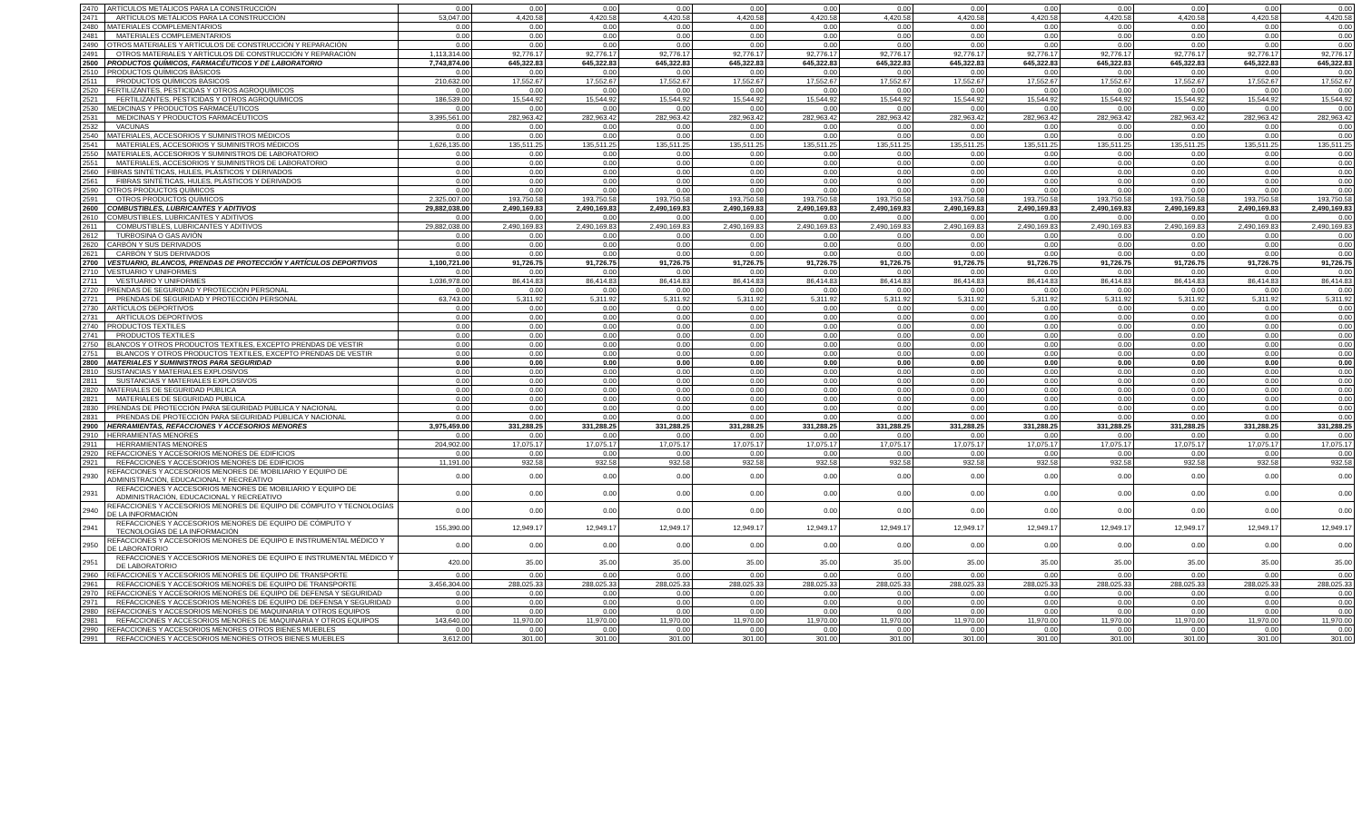| 2470 | ARTÍCULOS METÁLICOS PARA LA CONSTRUCCIÓN | 0.00 | 0.00 | 0.00 | 0.00 | 0.00 | 0.00 | 0.00 | 0.00 | 0.00 | 0.00 | 0.00 | 0.00 | 0.00 |
| 2471 | ARTÍCULOS METÁLICOS PARA LA CONSTRUCCIÓN | 53,047.00 | 4,420.58 | 4,420.58 | 4,420.58 | 4,420.58 | 4,420.58 | 4,420.58 | 4,420.58 | 4,420.58 | 4,420.58 | 4,420.58 | 4,420.58 | 4,420.58 |
| 2480 | MATERIALES COMPLEMENTARIOS | 0.00 | 0.00 | 0.00 | 0.00 | 0.00 | 0.00 | 0.00 | 0.00 | 0.00 | 0.00 | 0.00 | 0.00 | 0.00 |
| 2481 | MATERIALES COMPLEMENTARIOS | 0.00 | 0.00 | 0.00 | 0.00 | 0.00 | 0.00 | 0.00 | 0.00 | 0.00 | 0.00 | 0.00 | 0.00 | 0.00 |
| 2490 | OTROS MATERIALES Y ARTÍCULOS DE CONSTRUCCIÓN Y REPARACIÓN | 0.00 | 0.00 | 0.00 | 0.00 | 0.00 | 0.00 | 0.00 | 0.00 | 0.00 | 0.00 | 0.00 | 0.00 | 0.00 |
| 2491 | OTROS MATERIALES Y ARTÍCULOS DE CONSTRUCCIÓN Y REPARACIÓN | 1,113,314.00 | 92,776.17 | 92,776.17 | 92,776.17 | 92,776.17 | 92,776.17 | 92,776.17 | 92,776.17 | 92,776.17 | 92,776.17 | 92,776.17 | 92,776.17 | 92,776.17 |
| 2500 | PRODUCTOS QUÍMICOS, FARMACÉUTICOS Y DE LABORATORIO | 7,743,874.00 | 645,322.83 | 645,322.83 | 645,322.83 | 645,322.83 | 645,322.83 | 645,322.83 | 645,322.83 | 645,322.83 | 645,322.83 | 645,322.83 | 645,322.83 | 645,322.83 |
| 2510 | PRODUCTOS QUÍMICOS BÁSICOS | 0.00 | 0.00 | 0.00 | 0.00 | 0.00 | 0.00 | 0.00 | 0.00 | 0.00 | 0.00 | 0.00 | 0.00 | 0.00 |
| 2511 | PRODUCTOS QUÍMICOS BÁSICOS | 210,632.00 | 17,552.67 | 17,552.67 | 17,552.67 | 17,552.67 | 17,552.67 | 17,552.67 | 17,552.67 | 17,552.67 | 17,552.67 | 17,552.67 | 17,552.67 | 17,552.67 |
| 2520 | FERTILIZANTES, PESTICIDAS Y OTROS AGROQUÍMICOS | 0.00 | 0.00 | 0.00 | 0.00 | 0.00 | 0.00 | 0.00 | 0.00 | 0.00 | 0.00 | 0.00 | 0.00 | 0.00 |
| 2521 | FERTILIZANTES, PESTICIDAS Y OTROS AGROQUÍMICOS | 186,539.00 | 15,544.92 | 15,544.92 | 15,544.92 | 15,544.92 | 15,544.92 | 15,544.92 | 15,544.92 | 15,544.92 | 15,544.92 | 15,544.92 | 15,544.92 | 15,544.92 |
| 2530 | MEDICINAS Y PRODUCTOS FARMACÉUTICOS | 0.00 | 0.00 | 0.00 | 0.00 | 0.00 | 0.00 | 0.00 | 0.00 | 0.00 | 0.00 | 0.00 | 0.00 | 0.00 |
| 2531 | MEDICINAS Y PRODUCTOS FARMACÉUTICOS | 3,395,561.00 | 282,963.42 | 282,963.42 | 282,963.42 | 282,963.42 | 282,963.42 | 282,963.42 | 282,963.42 | 282,963.42 | 282,963.42 | 282,963.42 | 282,963.42 | 282,963.42 |
| 2532 | VACUNAS | 0.00 | 0.00 | 0.00 | 0.00 | 0.00 | 0.00 | 0.00 | 0.00 | 0.00 | 0.00 | 0.00 | 0.00 | 0.00 |
| 2540 | MATERIALES, ACCESORIOS Y SUMINISTROS MÉDICOS | 0.00 | 0.00 | 0.00 | 0.00 | 0.00 | 0.00 | 0.00 | 0.00 | 0.00 | 0.00 | 0.00 | 0.00 | 0.00 |
| 2541 | MATERIALES, ACCESORIOS Y SUMINISTROS MÉDICOS | 1,626,135.00 | 135,511.25 | 135,511.25 | 135,511.25 | 135,511.25 | 135,511.25 | 135,511.25 | 135,511.25 | 135,511.25 | 135,511.25 | 135,511.25 | 135,511.25 | 135,511.25 |
| 2550 | MATERIALES, ACCESORIOS Y SUMINISTROS DE LABORATORIO | 0.00 | 0.00 | 0.00 | 0.00 | 0.00 | 0.00 | 0.00 | 0.00 | 0.00 | 0.00 | 0.00 | 0.00 | 0.00 |
| 2551 | MATERIALES, ACCESORIOS Y SUMINISTROS DE LABORATORIO | 0.00 | 0.00 | 0.00 | 0.00 | 0.00 | 0.00 | 0.00 | 0.00 | 0.00 | 0.00 | 0.00 | 0.00 | 0.00 |
| 2560 | FIBRAS SINTÉTICAS, HULES, PLÁSTICOS Y DERIVADOS | 0.00 | 0.00 | 0.00 | 0.00 | 0.00 | 0.00 | 0.00 | 0.00 | 0.00 | 0.00 | 0.00 | 0.00 | 0.00 |
| 2561 | FIBRAS SINTÉTICAS, HULES, PLÁSTICOS Y DERIVADOS | 0.00 | 0.00 | 0.00 | 0.00 | 0.00 | 0.00 | 0.00 | 0.00 | 0.00 | 0.00 | 0.00 | 0.00 | 0.00 |
| 2590 | OTROS PRODUCTOS QUÍMICOS | 0.00 | 0.00 | 0.00 | 0.00 | 0.00 | 0.00 | 0.00 | 0.00 | 0.00 | 0.00 | 0.00 | 0.00 | 0.00 |
| 2591 | OTROS PRODUCTOS QUÍMICOS | 2,325,007.00 | 193,750.58 | 193,750.58 | 193,750.58 | 193,750.58 | 193,750.58 | 193,750.58 | 193,750.58 | 193,750.58 | 193,750.58 | 193,750.58 | 193,750.58 | 193,750.58 |
| 2600 | COMBUSTIBLES, LUBRICANTES Y ADITIVOS | 29,882,038.00 | 2,490,169.83 | 2,490,169.83 | 2,490,169.83 | 2,490,169.83 | 2,490,169.83 | 2,490,169.83 | 2,490,169.83 | 2,490,169.83 | 2,490,169.83 | 2,490,169.83 | 2,490,169.83 | 2,490,169.83 |
| 2610 | COMBUSTIBLES, LUBRICANTES Y ADITIVOS | 0.00 | 0.00 | 0.00 | 0.00 | 0.00 | 0.00 | 0.00 | 0.00 | 0.00 | 0.00 | 0.00 | 0.00 | 0.00 |
| 2611 | COMBUSTIBLES, LUBRICANTES Y ADITIVOS | 29,882,038.00 | 2,490,169.83 | 2,490,169.83 | 2,490,169.83 | 2,490,169.83 | 2,490,169.83 | 2,490,169.83 | 2,490,169.83 | 2,490,169.83 | 2,490,169.83 | 2,490,169.83 | 2,490,169.83 | 2,490,169.83 |
| 2612 | TURBOSINA O GAS AVIÓN | 0.00 | 0.00 | 0.00 | 0.00 | 0.00 | 0.00 | 0.00 | 0.00 | 0.00 | 0.00 | 0.00 | 0.00 | 0.00 |
| 2620 | CARBÓN Y SUS DERIVADOS | 0.00 | 0.00 | 0.00 | 0.00 | 0.00 | 0.00 | 0.00 | 0.00 | 0.00 | 0.00 | 0.00 | 0.00 | 0.00 |
| 2621 | CARBÓN Y SUS DERIVADOS | 0.00 | 0.00 | 0.00 | 0.00 | 0.00 | 0.00 | 0.00 | 0.00 | 0.00 | 0.00 | 0.00 | 0.00 | 0.00 |
| 2700 | VESTUARIO, BLANCOS, PRENDAS DE PROTECCIÓN Y ARTÍCULOS DEPORTIVOS | 1,100,721.00 | 91,726.75 | 91,726.75 | 91,726.75 | 91,726.75 | 91,726.75 | 91,726.75 | 91,726.75 | 91,726.75 | 91,726.75 | 91,726.75 | 91,726.75 | 91,726.75 |
| 2710 | VESTUARIO Y UNIFORMES | 0.00 | 0.00 | 0.00 | 0.00 | 0.00 | 0.00 | 0.00 | 0.00 | 0.00 | 0.00 | 0.00 | 0.00 | 0.00 |
| 2711 | VESTUARIO Y UNIFORMES | 1,036,978.00 | 86,414.83 | 86,414.83 | 86,414.83 | 86,414.83 | 86,414.83 | 86,414.83 | 86,414.83 | 86,414.83 | 86,414.83 | 86,414.83 | 86,414.83 | 86,414.83 |
| 2720 | PRENDAS DE SEGURIDAD Y PROTECCIÓN PERSONAL | 0.00 | 0.00 | 0.00 | 0.00 | 0.00 | 0.00 | 0.00 | 0.00 | 0.00 | 0.00 | 0.00 | 0.00 | 0.00 |
| 2721 | PRENDAS DE SEGURIDAD Y PROTECCIÓN PERSONAL | 63,743.00 | 5,311.92 | 5,311.92 | 5,311.92 | 5,311.92 | 5,311.92 | 5,311.92 | 5,311.92 | 5,311.92 | 5,311.92 | 5,311.92 | 5,311.92 | 5,311.92 |
| 2730 | ARTÍCULOS DEPORTIVOS | 0.00 | 0.00 | 0.00 | 0.00 | 0.00 | 0.00 | 0.00 | 0.00 | 0.00 | 0.00 | 0.00 | 0.00 | 0.00 |
| 2731 | ARTÍCULOS DEPORTIVOS | 0.00 | 0.00 | 0.00 | 0.00 | 0.00 | 0.00 | 0.00 | 0.00 | 0.00 | 0.00 | 0.00 | 0.00 | 0.00 |
| 2740 | PRODUCTOS TEXTILES | 0.00 | 0.00 | 0.00 | 0.00 | 0.00 | 0.00 | 0.00 | 0.00 | 0.00 | 0.00 | 0.00 | 0.00 | 0.00 |
| 2741 | PRODUCTOS TEXTILES | 0.00 | 0.00 | 0.00 | 0.00 | 0.00 | 0.00 | 0.00 | 0.00 | 0.00 | 0.00 | 0.00 | 0.00 | 0.00 |
| 2750 | BLANCOS Y OTROS PRODUCTOS TEXTILES, EXCEPTO PRENDAS DE VESTIR | 0.00 | 0.00 | 0.00 | 0.00 | 0.00 | 0.00 | 0.00 | 0.00 | 0.00 | 0.00 | 0.00 | 0.00 | 0.00 |
| 2751 | BLANCOS Y OTROS PRODUCTOS TEXTILES, EXCEPTO PRENDAS DE VESTIR | 0.00 | 0.00 | 0.00 | 0.00 | 0.00 | 0.00 | 0.00 | 0.00 | 0.00 | 0.00 | 0.00 | 0.00 | 0.00 |
| 2800 | MATERIALES Y SUMINISTROS PARA SEGURIDAD | 0.00 | 0.00 | 0.00 | 0.00 | 0.00 | 0.00 | 0.00 | 0.00 | 0.00 | 0.00 | 0.00 | 0.00 | 0.00 |
| 2810 | SUSTANCIAS Y MATERIALES EXPLOSIVOS | 0.00 | 0.00 | 0.00 | 0.00 | 0.00 | 0.00 | 0.00 | 0.00 | 0.00 | 0.00 | 0.00 | 0.00 | 0.00 |
| 2811 | SUSTANCIAS Y MATERIALES EXPLOSIVOS | 0.00 | 0.00 | 0.00 | 0.00 | 0.00 | 0.00 | 0.00 | 0.00 | 0.00 | 0.00 | 0.00 | 0.00 | 0.00 |
| 2820 | MATERIALES DE SEGURIDAD PÚBLICA | 0.00 | 0.00 | 0.00 | 0.00 | 0.00 | 0.00 | 0.00 | 0.00 | 0.00 | 0.00 | 0.00 | 0.00 | 0.00 |
| 2821 | MATERIALES DE SEGURIDAD PÚBLICA | 0.00 | 0.00 | 0.00 | 0.00 | 0.00 | 0.00 | 0.00 | 0.00 | 0.00 | 0.00 | 0.00 | 0.00 | 0.00 |
| 2830 | PRENDAS DE PROTECCIÓN PARA SEGURIDAD PÚBLICA Y NACIONAL | 0.00 | 0.00 | 0.00 | 0.00 | 0.00 | 0.00 | 0.00 | 0.00 | 0.00 | 0.00 | 0.00 | 0.00 | 0.00 |
| 2831 | PRENDAS DE PROTECCIÓN PARA SEGURIDAD PÚBLICA Y NACIONAL | 0.00 | 0.00 | 0.00 | 0.00 | 0.00 | 0.00 | 0.00 | 0.00 | 0.00 | 0.00 | 0.00 | 0.00 | 0.00 |
| 2900 | HERRAMIENTAS, REFACCIONES Y ACCESORIOS MENORES | 3,975,459.00 | 331,288.25 | 331,288.25 | 331,288.25 | 331,288.25 | 331,288.25 | 331,288.25 | 331,288.25 | 331,288.25 | 331,288.25 | 331,288.25 | 331,288.25 | 331,288.25 |
| 2910 | HERRAMIENTAS MENORES | 0.00 | 0.00 | 0.00 | 0.00 | 0.00 | 0.00 | 0.00 | 0.00 | 0.00 | 0.00 | 0.00 | 0.00 | 0.00 |
| 2911 | HERRAMIENTAS MENORES | 204,902.00 | 17,075.17 | 17,075.17 | 17,075.17 | 17,075.17 | 17,075.17 | 17,075.17 | 17,075.17 | 17,075.17 | 17,075.17 | 17,075.17 | 17,075.17 | 17,075.17 |
| 2920 | REFACCIONES Y ACCESORIOS MENORES DE EDIFICIOS | 0.00 | 0.00 | 0.00 | 0.00 | 0.00 | 0.00 | 0.00 | 0.00 | 0.00 | 0.00 | 0.00 | 0.00 | 0.00 |
| 2921 | REFACCIONES Y ACCESORIOS MENORES DE EDIFICIOS | 11,191.00 | 932.58 | 932.58 | 932.58 | 932.58 | 932.58 | 932.58 | 932.58 | 932.58 | 932.58 | 932.58 | 932.58 | 932.58 |
| 2930 | REFACCIONES Y ACCESORIOS MENORES DE MOBILIARIO Y EQUIPO DE ADMINISTRACIÓN, EDUCACIONAL Y RECREATIVO | 0.00 | 0.00 | 0.00 | 0.00 | 0.00 | 0.00 | 0.00 | 0.00 | 0.00 | 0.00 | 0.00 | 0.00 | 0.00 |
| 2931 | REFACCIONES Y ACCESORIOS MENORES DE MOBILIARIO Y EQUIPO DE ADMINISTRACIÓN, EDUCACIONAL Y RECREATIVO | 0.00 | 0.00 | 0.00 | 0.00 | 0.00 | 0.00 | 0.00 | 0.00 | 0.00 | 0.00 | 0.00 | 0.00 | 0.00 |
| 2940 | REFACCIONES Y ACCESORIOS MENORES DE EQUIPO DE CÓMPUTO Y TECNOLOGÍAS DE LA INFORMACIÓN | 0.00 | 0.00 | 0.00 | 0.00 | 0.00 | 0.00 | 0.00 | 0.00 | 0.00 | 0.00 | 0.00 | 0.00 | 0.00 |
| 2941 | REFACCIONES Y ACCESORIOS MENORES DE EQUIPO DE CÓMPUTO Y TECNOLOGÍAS DE LA INFORMACIÓN | 155,390.00 | 12,949.17 | 12,949.17 | 12,949.17 | 12,949.17 | 12,949.17 | 12,949.17 | 12,949.17 | 12,949.17 | 12,949.17 | 12,949.17 | 12,949.17 | 12,949.17 |
| 2950 | REFACCIONES Y ACCESORIOS MENORES DE EQUIPO E INSTRUMENTAL MÉDICO Y DE LABORATORIO | 0.00 | 0.00 | 0.00 | 0.00 | 0.00 | 0.00 | 0.00 | 0.00 | 0.00 | 0.00 | 0.00 | 0.00 | 0.00 |
| 2951 | REFACCIONES Y ACCESORIOS MENORES DE EQUIPO E INSTRUMENTAL MÉDICO Y DE LABORATORIO | 420.00 | 35.00 | 35.00 | 35.00 | 35.00 | 35.00 | 35.00 | 35.00 | 35.00 | 35.00 | 35.00 | 35.00 | 35.00 |
| 2960 | REFACCIONES Y ACCESORIOS MENORES DE EQUIPO DE TRANSPORTE | 0.00 | 0.00 | 0.00 | 0.00 | 0.00 | 0.00 | 0.00 | 0.00 | 0.00 | 0.00 | 0.00 | 0.00 | 0.00 |
| 2961 | REFACCIONES Y ACCESORIOS MENORES DE EQUIPO DE TRANSPORTE | 3,456,304.00 | 288,025.33 | 288,025.33 | 288,025.33 | 288,025.33 | 288,025.33 | 288,025.33 | 288,025.33 | 288,025.33 | 288,025.33 | 288,025.33 | 288,025.33 | 288,025.33 |
| 2970 | REFACCIONES Y ACCESORIOS MENORES DE EQUIPO DE DEFENSA Y SEGURIDAD | 0.00 | 0.00 | 0.00 | 0.00 | 0.00 | 0.00 | 0.00 | 0.00 | 0.00 | 0.00 | 0.00 | 0.00 | 0.00 |
| 2971 | REFACCIONES Y ACCESORIOS MENORES DE EQUIPO DE DEFENSA Y SEGURIDAD | 0.00 | 0.00 | 0.00 | 0.00 | 0.00 | 0.00 | 0.00 | 0.00 | 0.00 | 0.00 | 0.00 | 0.00 | 0.00 |
| 2980 | REFACCIONES Y ACCESORIOS MENORES DE MAQUINARIA Y OTROS EQUIPOS | 0.00 | 0.00 | 0.00 | 0.00 | 0.00 | 0.00 | 0.00 | 0.00 | 0.00 | 0.00 | 0.00 | 0.00 | 0.00 |
| 2981 | REFACCIONES Y ACCESORIOS MENORES DE MAQUINARIA Y OTROS EQUIPOS | 143,640.00 | 11,970.00 | 11,970.00 | 11,970.00 | 11,970.00 | 11,970.00 | 11,970.00 | 11,970.00 | 11,970.00 | 11,970.00 | 11,970.00 | 11,970.00 | 11,970.00 |
| 2990 | REFACCIONES Y ACCESORIOS MENORES OTROS BIENES MUEBLES | 0.00 | 0.00 | 0.00 | 0.00 | 0.00 | 0.00 | 0.00 | 0.00 | 0.00 | 0.00 | 0.00 | 0.00 | 0.00 |
| 2991 | REFACCIONES Y ACCESORIOS MENORES OTROS BIENES MUEBLES | 3,612.00 | 301.00 | 301.00 | 301.00 | 301.00 | 301.00 | 301.00 | 301.00 | 301.00 | 301.00 | 301.00 | 301.00 | 301.00 |